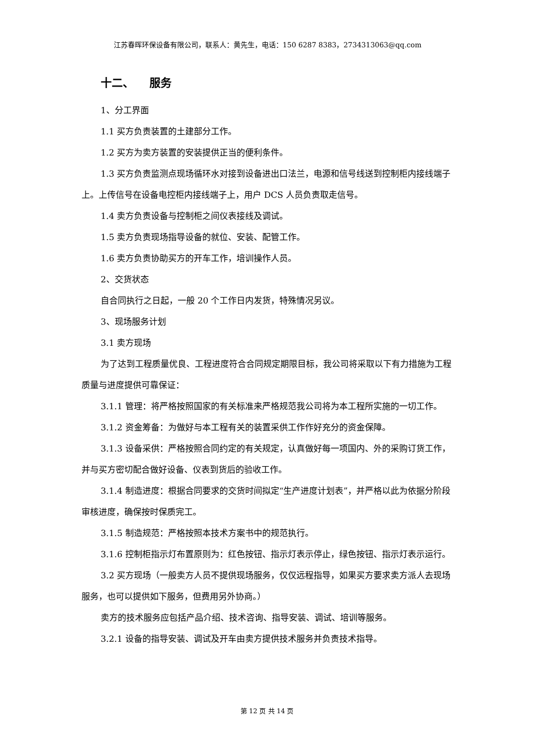江苏春晖环保设备有限公司，联系人：黄先生，电话：150 6287 8383，2734313063@qq.com
十二、 服务
1、分工界面
1.1 买方负责装置的土建部分工作。
1.2 买方为卖方装置的安装提供正当的便利条件。
1.3 买方负责监测点现场循环水对接到设备进出口法兰，电源和信号线送到控制柜内接线端子上。上传信号在设备电控柜内接线端子上，用户 DCS 人员负责取走信号。
1.4 卖方负责设备与控制柜之间仪表接线及调试。
1.5 卖方负责现场指导设备的就位、安装、配管工作。
1.6 卖方负责协助买方的开车工作，培训操作人员。
2、交货状态
自合同执行之日起，一般 20 个工作日内发货，特殊情况另议。
3、现场服务计划
3.1 卖方现场
为了达到工程质量优良、工程进度符合合同规定期限目标，我公司将采取以下有力措施为工程质量与进度提供可靠保证：
3.1.1 管理：将严格按照国家的有关标准来严格规范我公司将为本工程所实施的一切工作。
3.1.2 资金筹备：为做好与本工程有关的装置采供工作作好充分的资金保障。
3.1.3 设备采供：严格按照合同约定的有关规定，认真做好每一项国内、外的采购订货工作，并与买方密切配合做好设备、仪表到货后的验收工作。
3.1.4 制造进度：根据合同要求的交货时间拟定“生产进度计划表”，并严格以此为依据分阶段审核进度，确保按时保质完工。
3.1.5 制造规范：严格按照本技术方案书中的规范执行。
3.1.6 控制柜指示灯布置原则为：红色按钮、指示灯表示停止，绿色按钮、指示灯表示运行。
3.2 买方现场（一般卖方人员不提供现场服务，仅仅远程指导，如果买方要求卖方派人去现场服务，也可以提供如下服务，但费用另外协商。）
卖方的技术服务应包括产品介绍、技术咨询、指导安装、调试、培训等服务。
3.2.1 设备的指导安装、调试及开车由卖方提供技术服务并负责技术指导。
第 12 页 共 14 页